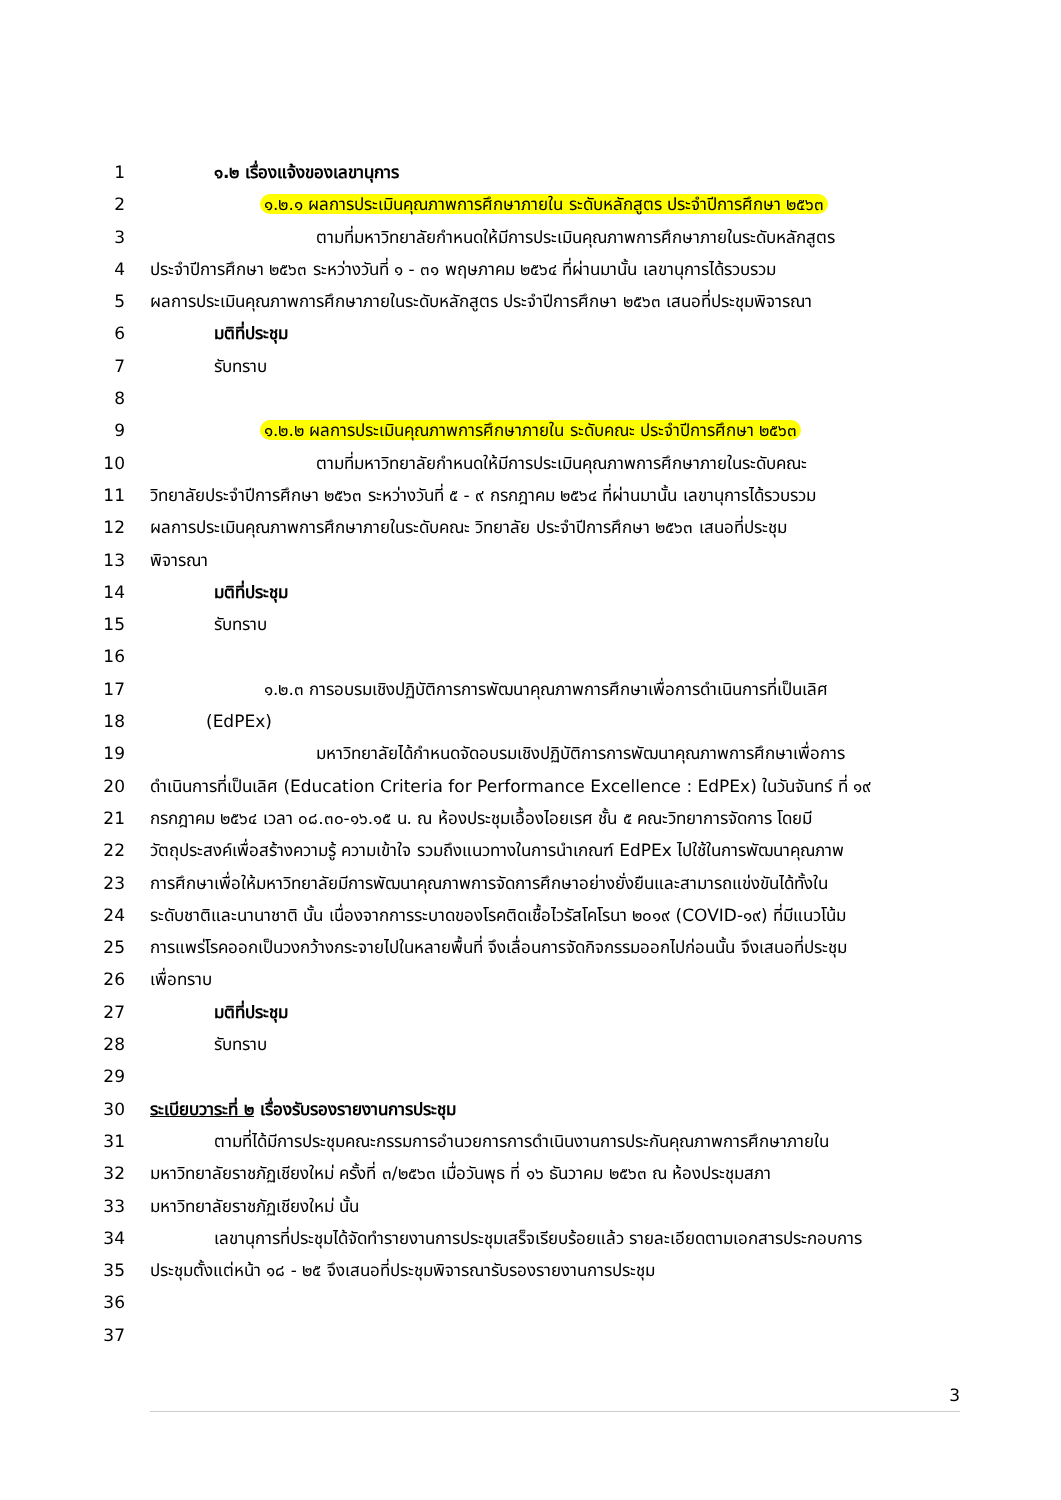1 ๑.๒ เรื่องแจ้งของเลขานุการ
2 ๑.๒.๑ ผลการประเมินคุณภาพการศึกษาภายใน ระดับหลักสูตร ประจำปีการศึกษา ๒๕๖๓
3 ตามที่มหาวิทยาลัยกำหนดให้มีการประเมินคุณภาพการศึกษาภายในระดับหลักสูตร
4 ประจำปีการศึกษา ๒๕๖๓ ระหว่างวันที่ ๑ - ๓๑ พฤษภาคม ๒๕๖๔ ที่ผ่านมานั้น เลขานุการได้รวบรวม
5 ผลการประเมินคุณภาพการศึกษาภายในระดับหลักสูตร ประจำปีการศึกษา ๒๕๖๓ เสนอที่ประชุมพิจารณา
6 มติที่ประชุม
7 รับทราบ
8
9 ๑.๒.๒ ผลการประเมินคุณภาพการศึกษาภายใน ระดับคณะ ประจำปีการศึกษา ๒๕๖๓
10 ตามที่มหาวิทยาลัยกำหนดให้มีการประเมินคุณภาพการศึกษาภายในระดับคณะ
11 วิทยาลัยประจำปีการศึกษา ๒๕๖๓ ระหว่างวันที่ ๕ - ๙ กรกฎาคม ๒๕๖๔ ที่ผ่านมานั้น เลขานุการได้รวบรวม
12 ผลการประเมินคุณภาพการศึกษาภายในระดับคณะ วิทยาลัย ประจำปีการศึกษา ๒๕๖๓ เสนอที่ประชุม
13 พิจารณา
14 มติที่ประชุม
15 รับทราบ
16
17 ๑.๒.๓ การอบรมเชิงปฏิบัติการการพัฒนาคุณภาพการศึกษาเพื่อการดำเนินการที่เป็นเลิศ
18 (EdPEx)
19 มหาวิทยาลัยได้กำหนดจัดอบรมเชิงปฏิบัติการการพัฒนาคุณภาพการศึกษาเพื่อการ
20 ดำเนินการที่เป็นเลิศ (Education Criteria for Performance Excellence : EdPEx) ในวันจันทร์ ที่ ๑๙
21 กรกฎาคม ๒๕๖๔ เวลา ๐๘.๓๐-๑๖.๑๕ น. ณ ห้องประชุมเอื้องไอยเรศ ชั้น ๕ คณะวิทยาการจัดการ โดยมี
22 วัตถุประสงค์เพื่อสร้างความรู้ ความเข้าใจ รวมถึงแนวทางในการนำเกณฑ์ EdPEx ไปใช้ในการพัฒนาคุณภาพ
23 การศึกษาเพื่อให้มหาวิทยาลัยมีการพัฒนาคุณภาพการจัดการศึกษาอย่างยั่งยืนและสามารถแข่งขันได้ทั้งใน
24 ระดับชาติและนานาชาติ นั้น เนื่องจากการระบาดของโรคติดเชื้อไวรัสโคโรนา ๒๐๑๙ (COVID-๑๙) ที่มีแนวโน้ม
25 การแพร่โรคออกเป็นวงกว้างกระจายไปในหลายพื้นที่ จึงเลื่อนการจัดกิจกรรมออกไปก่อนนั้น จึงเสนอที่ประชุม
26 เพื่อทราบ
27 มติที่ประชุม
28 รับทราบ
29
30 ระเบียบวาระที่ ๒ เรื่องรับรองรายงานการประชุม
31 ตามที่ได้มีการประชุมคณะกรรมการอำนวยการการดำเนินงานการประกันคุณภาพการศึกษาภายใน
32 มหาวิทยาลัยราชภัฏเชียงใหม่ ครั้งที่ ๓/๒๕๖๓ เมื่อวันพุธ ที่ ๑๖ ธันวาคม ๒๕๖๓ ณ ห้องประชุมสภา
33 มหาวิทยาลัยราชภัฏเชียงใหม่ นั้น
34 เลขานุการที่ประชุมได้จัดทำรายงานการประชุมเสร็จเรียบร้อยแล้ว รายละเอียดตามเอกสารประกอบการ
35 ประชุมตั้งแต่หน้า ๑๘ - ๒๕ จึงเสนอที่ประชุมพิจารณารับรองรายงานการประชุม
36
37
3